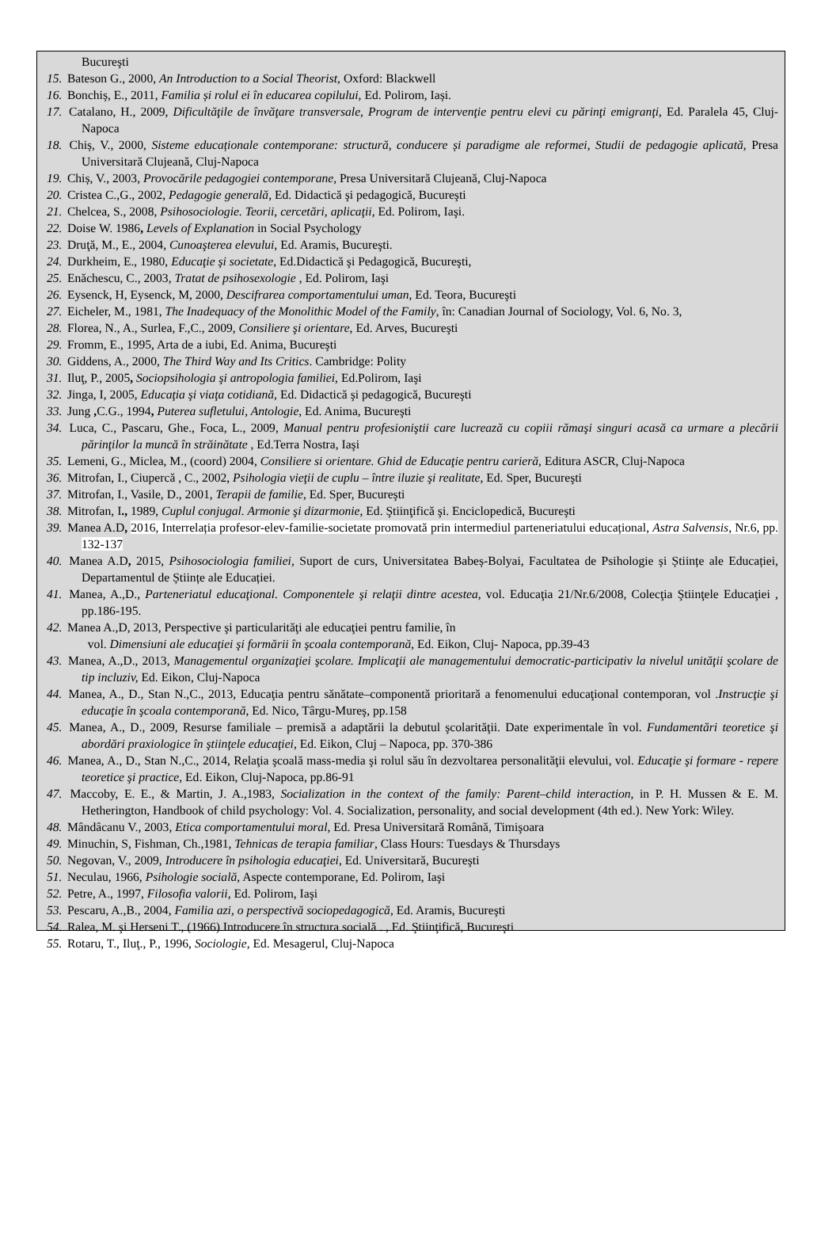Bucureşti
15. Bateson G., 2000, An Introduction to a Social Theorist, Oxford: Blackwell
16. Bonchiș, E., 2011, Familia și rolul ei în educarea copilului, Ed. Polirom, Iași.
17. Catalano, H., 2009, Dificultăţile de învăţare transversale, Program de intervenţie pentru elevi cu părinţi emigranţi, Ed. Paralela 45, Cluj-Napoca
18. Chiș, V., 2000, Sisteme educaționale contemporane: structură, conducere și paradigme ale reformei, Studii de pedagogie aplicată, Presa Universitară Clujeană, Cluj-Napoca
19. Chiș, V., 2003, Provocările pedagogiei contemporane, Presa Universitară Clujeană, Cluj-Napoca
20. Cristea C.,G., 2002, Pedagogie generală, Ed. Didactică şi pedagogică, Bucureşti
21. Chelcea, S., 2008, Psihosociologie. Teorii, cercetări, aplicaţii, Ed. Polirom, Iaşi.
22. Doise W. 1986, Levels of Explanation in Social Psychology
23. Druţă, M., E., 2004, Cunoaşterea elevului, Ed. Aramis, Bucureşti.
24. Durkheim, E., 1980, Educaţie şi societate, Ed.Didactică şi Pedagogică, Bucureşti,
25. Enăchescu, C., 2003, Tratat de psihosexologie , Ed. Polirom, Iaşi
26. Eysenck, H, Eysenck, M, 2000, Descifrarea comportamentului uman, Ed. Teora, Bucureşti
27. Eicheler, M., 1981, The Inadequacy of the Monolithic Model of the Family, în: Canadian Journal of Sociology, Vol. 6, No. 3,
28. Florea, N., A., Surlea, F.,C., 2009, Consiliere şi orientare, Ed. Arves, Bucureşti
29. Fromm, E., 1995, Arta de a iubi, Ed. Anima, Bucureşti
30. Giddens, A., 2000, The Third Way and Its Critics. Cambridge: Polity
31. Iluţ, P., 2005, Sociopsihologia şi antropologia familiei, Ed.Polirom, Iaşi
32. Jinga, I, 2005, Educaţia şi viaţa cotidiană, Ed. Didactică şi pedagogică, Bucureşti
33. Jung , C.G., 1994, Puterea sufletului, Antologie, Ed. Anima, Bucureşti
34. Luca, C., Pascaru, Ghe., Foca, L., 2009, Manual pentru profesioniştii care lucrează cu copiii rămaşi singuri acasă ca urmare a plecării părinţilor la muncă în străinătate , Ed.Terra Nostra, Iaşi
35. Lemeni, G., Miclea, M., (coord) 2004, Consiliere si orientare. Ghid de Educaţie pentru carieră, Editura ASCR, Cluj-Napoca
36. Mitrofan, I., Ciupercă , C., 2002, Psihologia vieţii de cuplu – între iluzie şi realitate, Ed. Sper, Bucureşti
37. Mitrofan, I., Vasile, D., 2001, Terapii de familie, Ed. Sper, Bucureşti
38. Mitrofan, I., 1989, Cuplul conjugal. Armonie şi dizarmonie, Ed. Ştiinţifică şi. Enciclopedică, Bucureşti
39. Manea A.D, 2016, Interrelația profesor-elev-familie-societate promovată prin intermediul parteneriatului educațional, Astra Salvensis, Nr.6, pp. 132-137
40. Manea A.D, 2015, Psihosociologia familiei, Suport de curs, Universitatea Babeș-Bolyai, Facultatea de Psihologie și Științe ale Educației, Departamentul de Științe ale Educației.
41. Manea, A.,D., Parteneriatul educaţional. Componentele şi relaţii dintre acestea, vol. Educaţia 21/Nr.6/2008, Colecţia Ştiinţele Educaţiei , pp.186-195.
42. Manea A.,D, 2013, Perspective şi particularităţi ale educaţiei pentru familie, în
vol. Dimensiuni ale educaţiei şi formării în şcoala contemporană, Ed. Eikon, Cluj- Napoca, pp.39-43
43. Manea, A.,D., 2013, Managementul organizaţiei şcolare. Implicaţii ale managementului democratic-participativ la nivelul unităţii şcolare de tip incluziv, Ed. Eikon, Cluj-Napoca
44. Manea, A., D., Stan N.,C., 2013, Educaţia pentru sănătate–componentă prioritară a fenomenului educaţional contemporan, vol .Instrucţie şi educaţie în şcoala contemporană, Ed. Nico, Târgu-Mureş, pp.158
45. Manea, A., D., 2009, Resurse familiale – premisă a adaptării la debutul şcolarităţii. Date experimentale în vol. Fundamentări teoretice şi abordări praxiologice în ştiinţele educaţiei, Ed. Eikon, Cluj – Napoca, pp. 370-386
46. Manea, A., D., Stan N.,C., 2014, Relaţia şcoală mass-media şi rolul său în dezvoltarea personalităţii elevului, vol. Educaţie şi formare - repere teoretice şi practice, Ed. Eikon, Cluj-Napoca, pp.86-91
47. Maccoby, E. E., & Martin, J. A.,1983, Socialization in the context of the family: Parent–child interaction, in P. H. Mussen & E. M. Hetherington, Handbook of child psychology: Vol. 4. Socialization, personality, and social development (4th ed.). New York: Wiley.
48. Mândâcanu V., 2003, Etica comportamentului moral, Ed. Presa Universitară Română, Timişoara
49. Minuchin, S, Fishman, Ch.,1981, Tehnicas de terapia familiar, Class Hours: Tuesdays & Thursdays
50. Negovan, V., 2009, Introducere în psihologia educaţiei, Ed. Universitară, Bucureşti
51. Neculau, 1966, Psihologie socială, Aspecte contemporane, Ed. Polirom, Iaşi
52. Petre, A., 1997, Filosofia valorii, Ed. Polirom, Iaşi
53. Pescaru, A.,B., 2004, Familia azi, o perspectivă sociopedagogică, Ed. Aramis, Bucureşti
54. Ralea, M. şi Herseni T., (1966) Introducere în structura socială . , Ed. Ştiinţifică, Bucureşti
55. Rotaru, T., Iluţ., P., 1996, Sociologie, Ed. Mesagerul, Cluj-Napoca